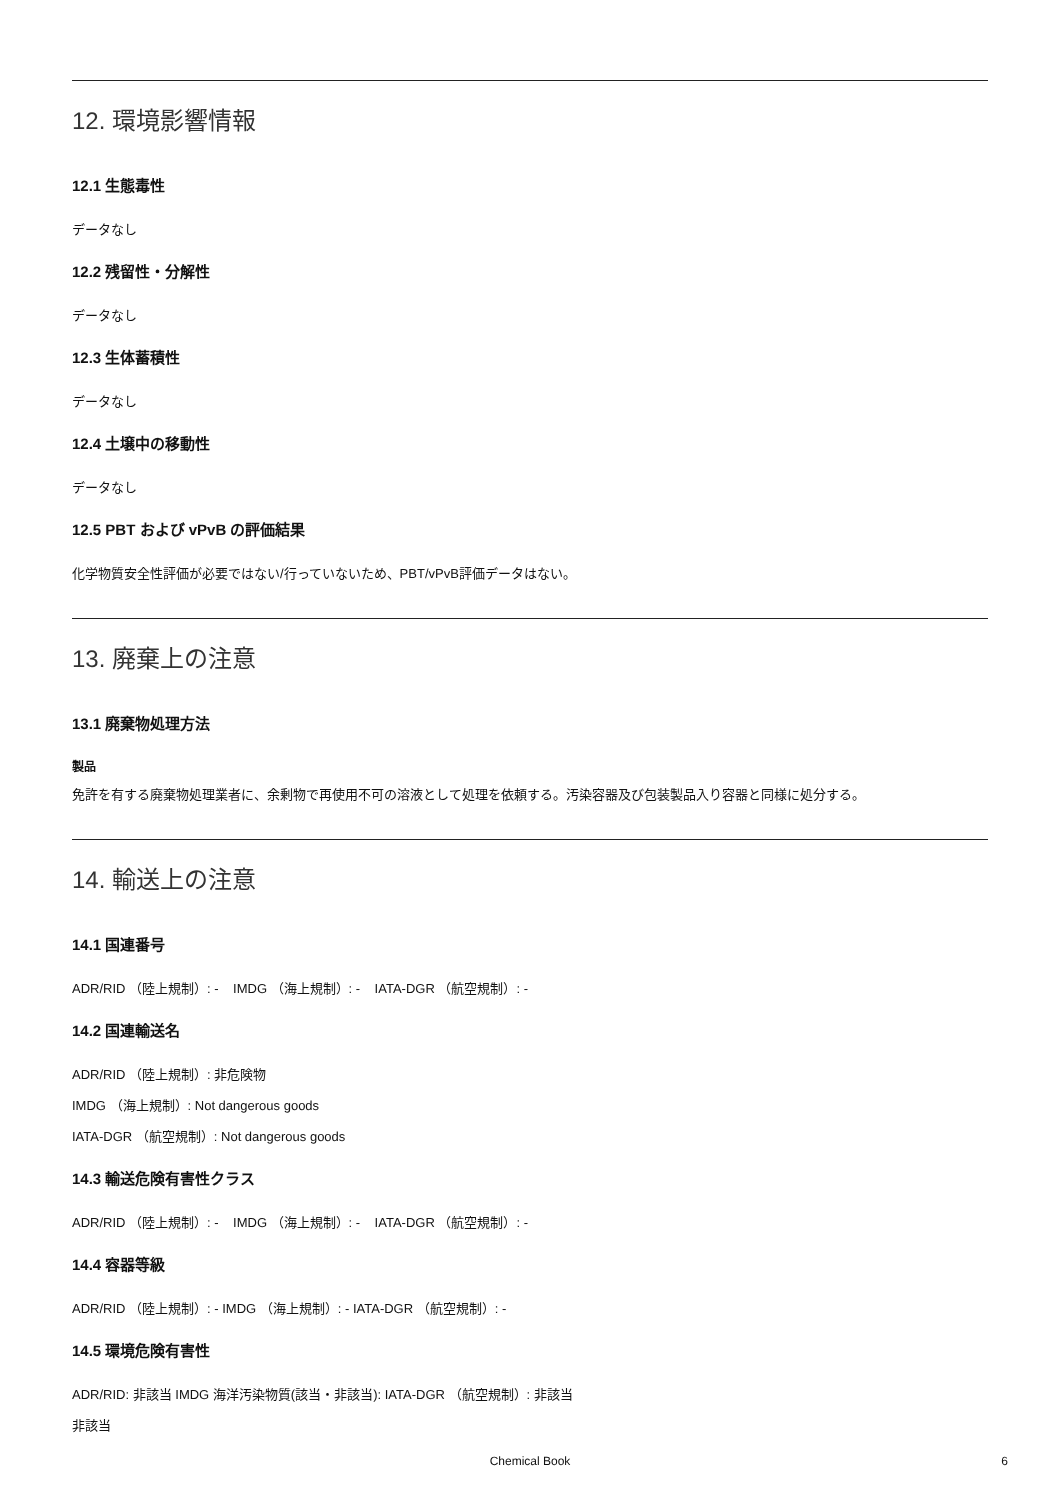12. 環境影響情報
12.1 生態毒性
データなし
12.2 残留性・分解性
データなし
12.3 生体蓄積性
データなし
12.4 土壌中の移動性
データなし
12.5 PBT および vPvB の評価結果
化学物質安全性評価が必要ではない/行っていないため、PBT/vPvB評価データはない。
13. 廃棄上の注意
13.1 廃棄物処理方法
製品
免許を有する廃棄物処理業者に、余剰物で再使用不可の溶液として処理を依頼する。汚染容器及び包装製品入り容器と同様に処分する。
14. 輸送上の注意
14.1 国連番号
ADR/RID （陸上規制）: - IMDG （海上規制）: - IATA-DGR （航空規制）: -
14.2 国連輸送名
ADR/RID （陸上規制）: 非危険物
IMDG （海上規制）: Not dangerous goods
IATA-DGR （航空規制）: Not dangerous goods
14.3 輸送危険有害性クラス
ADR/RID （陸上規制）: - IMDG （海上規制）: - IATA-DGR （航空規制）: -
14.4 容器等級
ADR/RID （陸上規制）: - IMDG （海上規制）: - IATA-DGR （航空規制）: -
14.5 環境危険有害性
ADR/RID: 非該当 IMDG 海洋汚染物質(該当・非該当): IATA-DGR （航空規制）: 非該当
非該当
Chemical Book 6